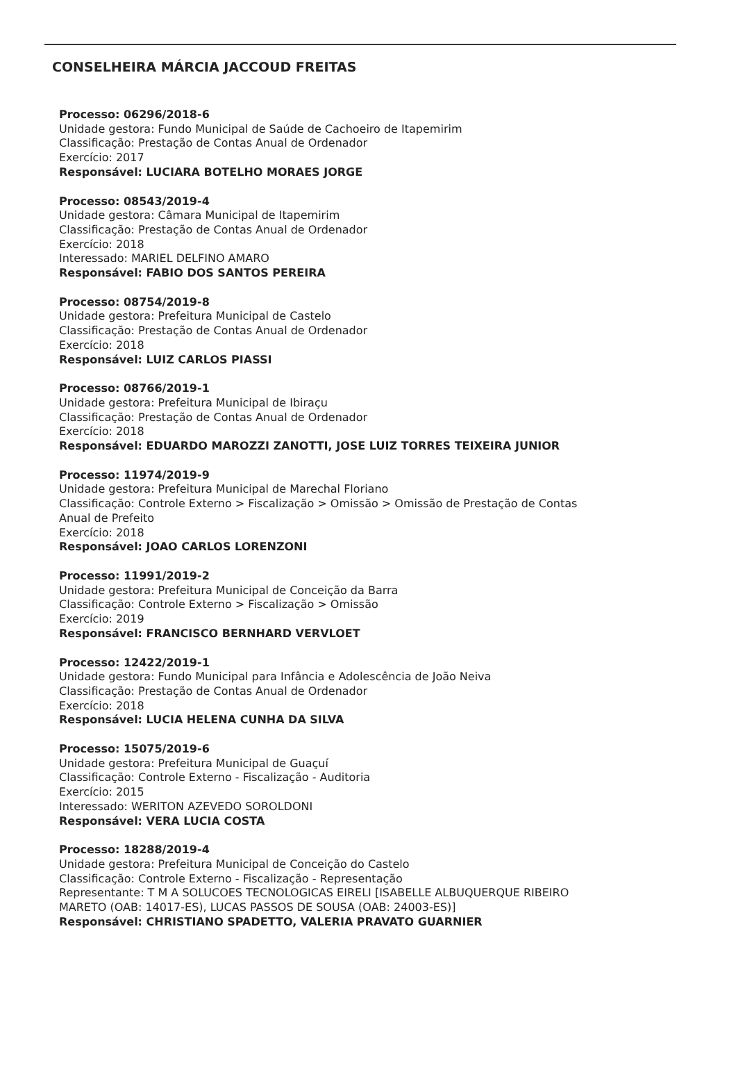CONSELHEIRA MÁRCIA JACCOUD FREITAS
Processo: 06296/2018-6
Unidade gestora: Fundo Municipal de Saúde de Cachoeiro de Itapemirim
Classificação: Prestação de Contas Anual de Ordenador
Exercício: 2017
Responsável: LUCIARA BOTELHO MORAES JORGE
Processo: 08543/2019-4
Unidade gestora: Câmara Municipal de Itapemirim
Classificação: Prestação de Contas Anual de Ordenador
Exercício: 2018
Interessado: MARIEL DELFINO AMARO
Responsável: FABIO DOS SANTOS PEREIRA
Processo: 08754/2019-8
Unidade gestora: Prefeitura Municipal de Castelo
Classificação: Prestação de Contas Anual de Ordenador
Exercício: 2018
Responsável: LUIZ CARLOS PIASSI
Processo: 08766/2019-1
Unidade gestora: Prefeitura Municipal de Ibiraçu
Classificação: Prestação de Contas Anual de Ordenador
Exercício: 2018
Responsável: EDUARDO MAROZZI ZANOTTI, JOSE LUIZ TORRES TEIXEIRA JUNIOR
Processo: 11974/2019-9
Unidade gestora: Prefeitura Municipal de Marechal Floriano
Classificação: Controle Externo > Fiscalização > Omissão > Omissão de Prestação de Contas
Anual de Prefeito
Exercício: 2018
Responsável: JOAO CARLOS LORENZONI
Processo: 11991/2019-2
Unidade gestora: Prefeitura Municipal de Conceição da Barra
Classificação: Controle Externo > Fiscalização > Omissão
Exercício: 2019
Responsável: FRANCISCO BERNHARD VERVLOET
Processo: 12422/2019-1
Unidade gestora: Fundo Municipal para Infância e Adolescência de João Neiva
Classificação: Prestação de Contas Anual de Ordenador
Exercício: 2018
Responsável: LUCIA HELENA CUNHA DA SILVA
Processo: 15075/2019-6
Unidade gestora: Prefeitura Municipal de Guaçuí
Classificação: Controle Externo - Fiscalização - Auditoria
Exercício: 2015
Interessado: WERITON AZEVEDO SOROLDONI
Responsável: VERA LUCIA COSTA
Processo: 18288/2019-4
Unidade gestora: Prefeitura Municipal de Conceição do Castelo
Classificação: Controle Externo - Fiscalização - Representação
Representante: T M A SOLUCOES TECNOLOGICAS EIRELI [ISABELLE ALBUQUERQUE RIBEIRO
MARETO (OAB: 14017-ES), LUCAS PASSOS DE SOUSA (OAB: 24003-ES)]
Responsável: CHRISTIANO SPADETTO, VALERIA PRAVATO GUARNIER